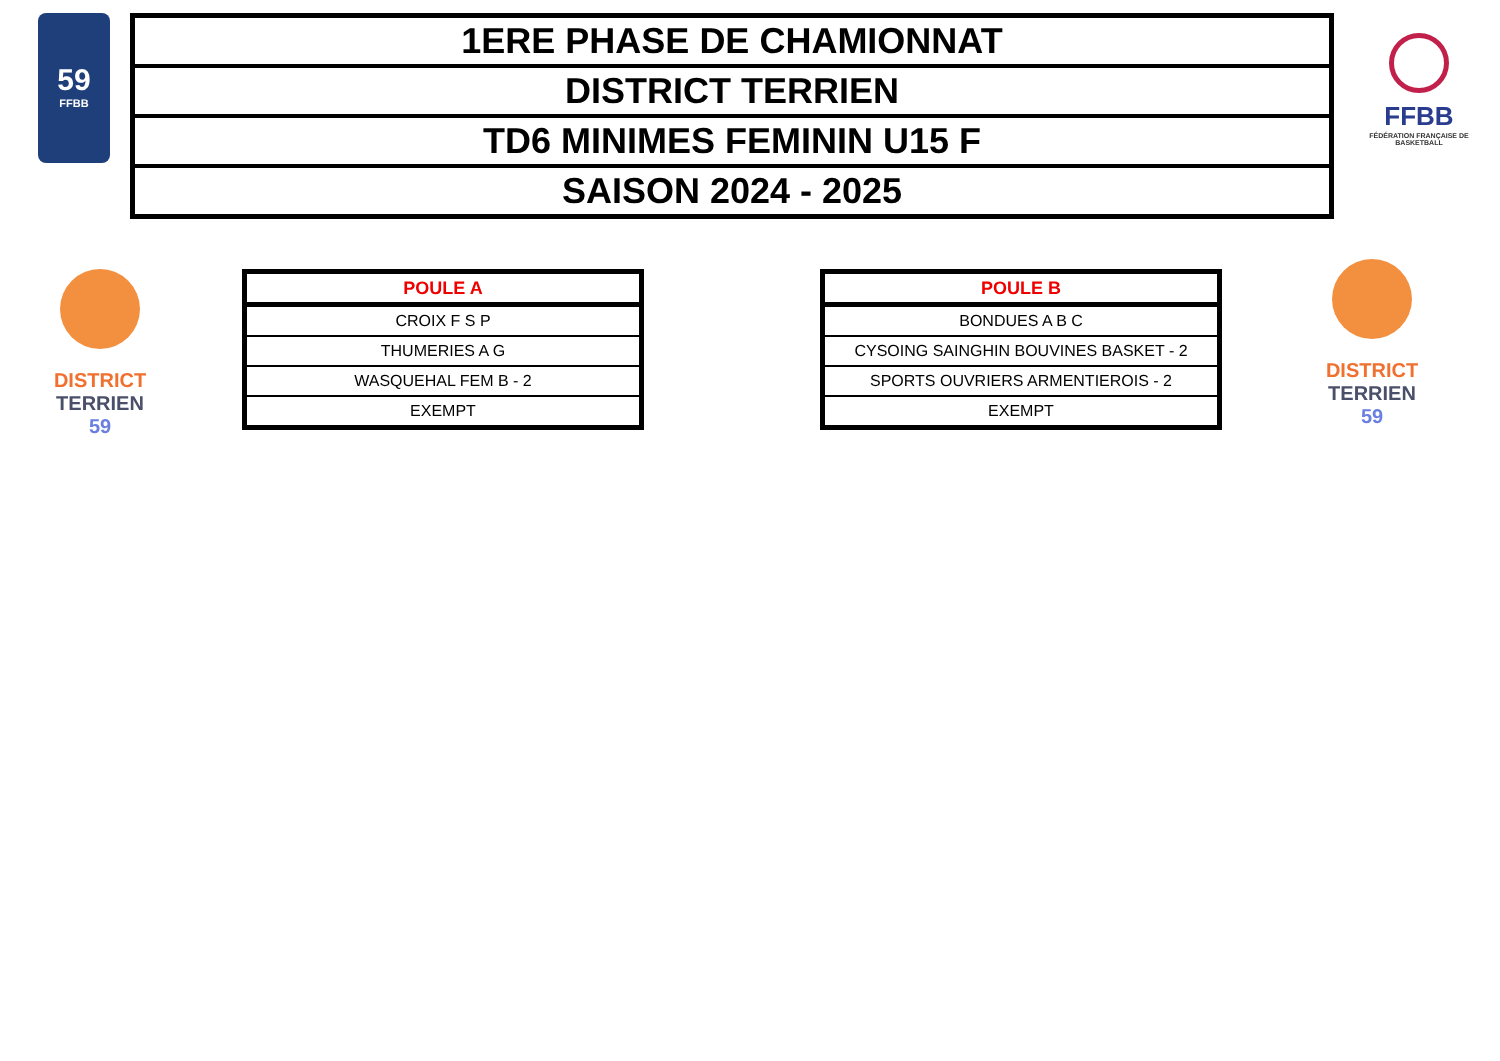59
FFBB
| 1ERE PHASE DE CHAMIONNAT |
| DISTRICT TERRIEN |
| TD6 MINIMES FEMININ U15 F |
| SAISON 2024 - 2025 |
FFBB
FÉDÉRATION FRANÇAISE DE BASKETBALL
DISTRICT TERRIEN
59
| POULE A |
| --- |
| CROIX F S P |
| THUMERIES A G |
| WASQUEHAL FEM B - 2 |
| EXEMPT |
| POULE B |
| --- |
| BONDUES A B C |
| CYSOING SAINGHIN BOUVINES BASKET - 2 |
| SPORTS OUVRIERS ARMENTIEROIS - 2 |
| EXEMPT |
DISTRICT TERRIEN
59